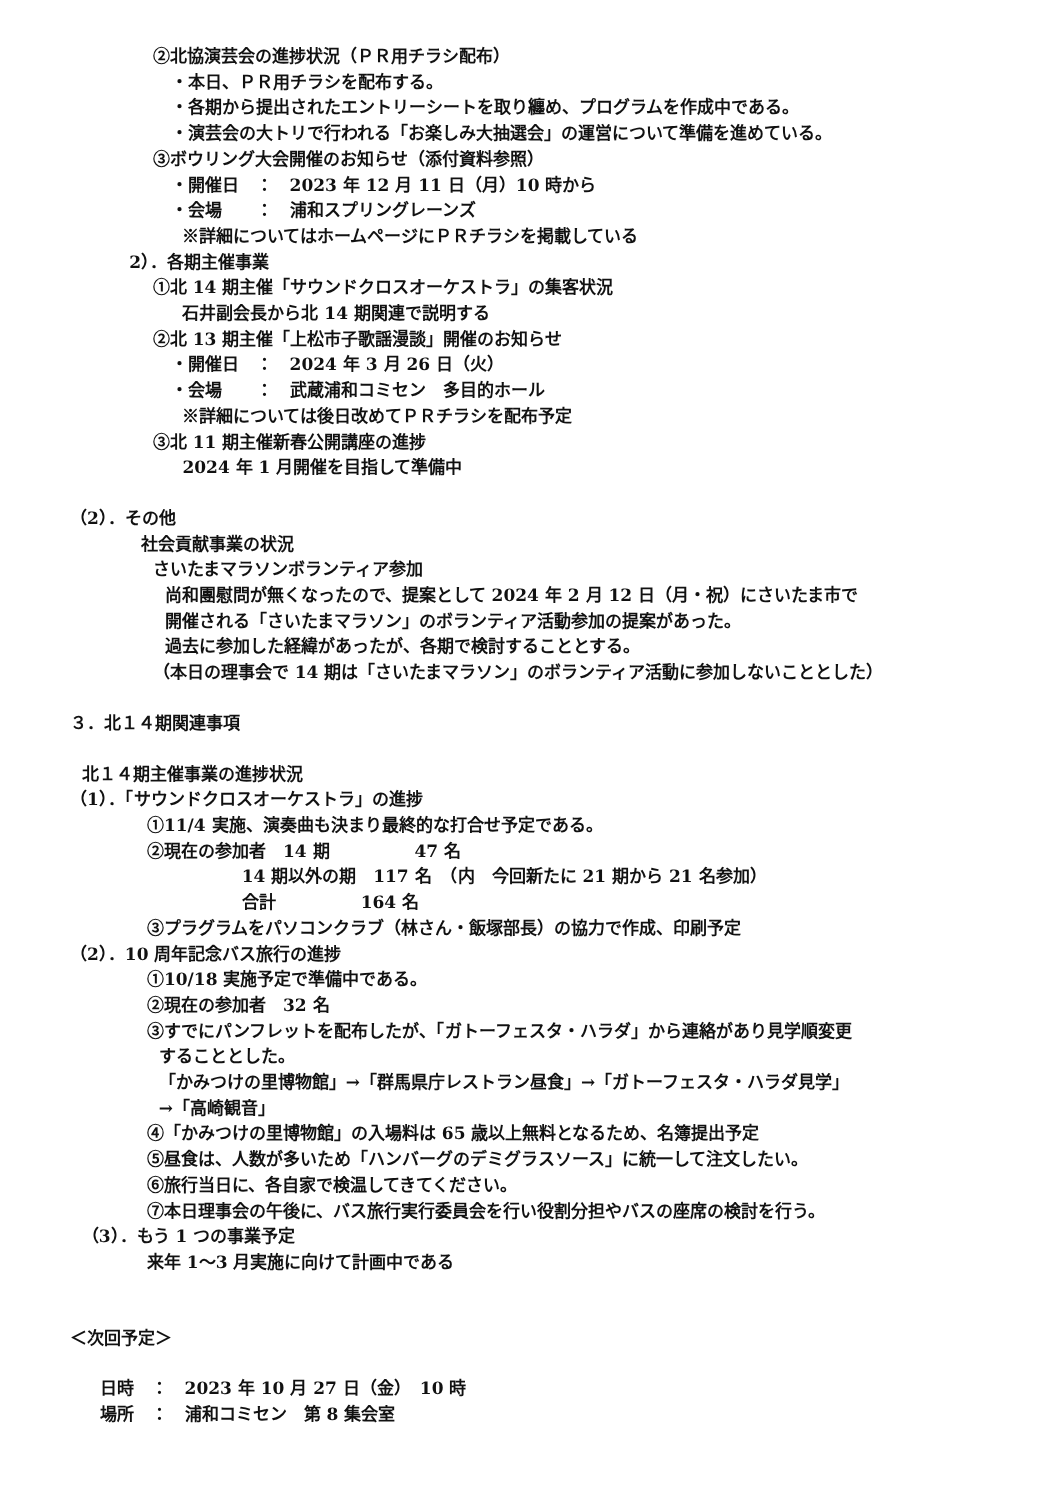②北協演芸会の進捗状況（ＰＲ用チラシ配布）
・本日、ＰＲ用チラシを配布する。
・各期から提出されたエントリーシートを取り纏め、プログラムを作成中である。
・演芸会の大トリで行われる「お楽しみ大抽選会」の運営について準備を進めている。
③ボウリング大会開催のお知らせ（添付資料参照）
・開催日　：　2023 年 12 月 11 日（月）10 時から
・会場　　：　浦和スプリングレーンズ
※詳細についてはホームページにＰＲチラシを掲載している
2）．各期主催事業
①北 14 期主催「サウンドクロスオーケストラ」の集客状況
石井副会長から北 14 期関連で説明する
②北 13 期主催「上松市子歌謡漫談」開催のお知らせ
・開催日　：　2024 年 3 月 26 日（火）
・会場　　：　武蔵浦和コミセン　多目的ホール
※詳細については後日改めてＰＲチラシを配布予定
③北 11 期主催新春公開講座の進捗
2024 年 1 月開催を目指して準備中
（2）．その他
社会貢献事業の状況
さいたまマラソンボランティア参加
尚和團慰問が無くなったので、提案として 2024 年 2 月 12 日（月・祝）にさいたま市で
開催される「さいたまマラソン」のボランティア活動参加の提案があった。
過去に参加した経緯があったが、各期で検討することとする。
（本日の理事会で 14 期は「さいたまマラソン」のボランティア活動に参加しないこととした）
３．北１４期関連事項
北１４期主催事業の進捗状況
（1）．「サウンドクロスオーケストラ」の進捗
①11/4 実施、演奏曲も決まり最終的な打合せ予定である。
②現在の参加者　14 期　　　　　47 名
14 期以外の期　117 名　（内　今回新たに 21 期から 21 名参加）
合計　　　　　164 名
③プラグラムをパソコンクラブ（林さん・飯塚部長）の協力で作成、印刷予定
（2）．10 周年記念バス旅行の進捗
①10/18 実施予定で準備中である。
②現在の参加者　32 名
③すでにパンフレットを配布したが、「ガトーフェスタ・ハラダ」から連絡があり見学順変更
することとした。
「かみつけの里博物館」→「群馬県庁レストラン昼食」→「ガトーフェスタ・ハラダ見学」
→「高崎観音」
④「かみつけの里博物館」の入場料は 65 歳以上無料となるため、名簿提出予定
⑤昼食は、人数が多いため「ハンバーグのデミグラスソース」に統一して注文したい。
⑥旅行当日に、各自家で検温してきてください。
⑦本日理事会の午後に、バス旅行実行委員会を行い役割分担やバスの座席の検討を行う。
（3）．もう 1 つの事業予定
来年 1～3 月実施に向けて計画中である
＜次回予定＞
日時　：　2023 年 10 月 27 日（金）　10 時
場所　：　浦和コミセン　第 8 集会室